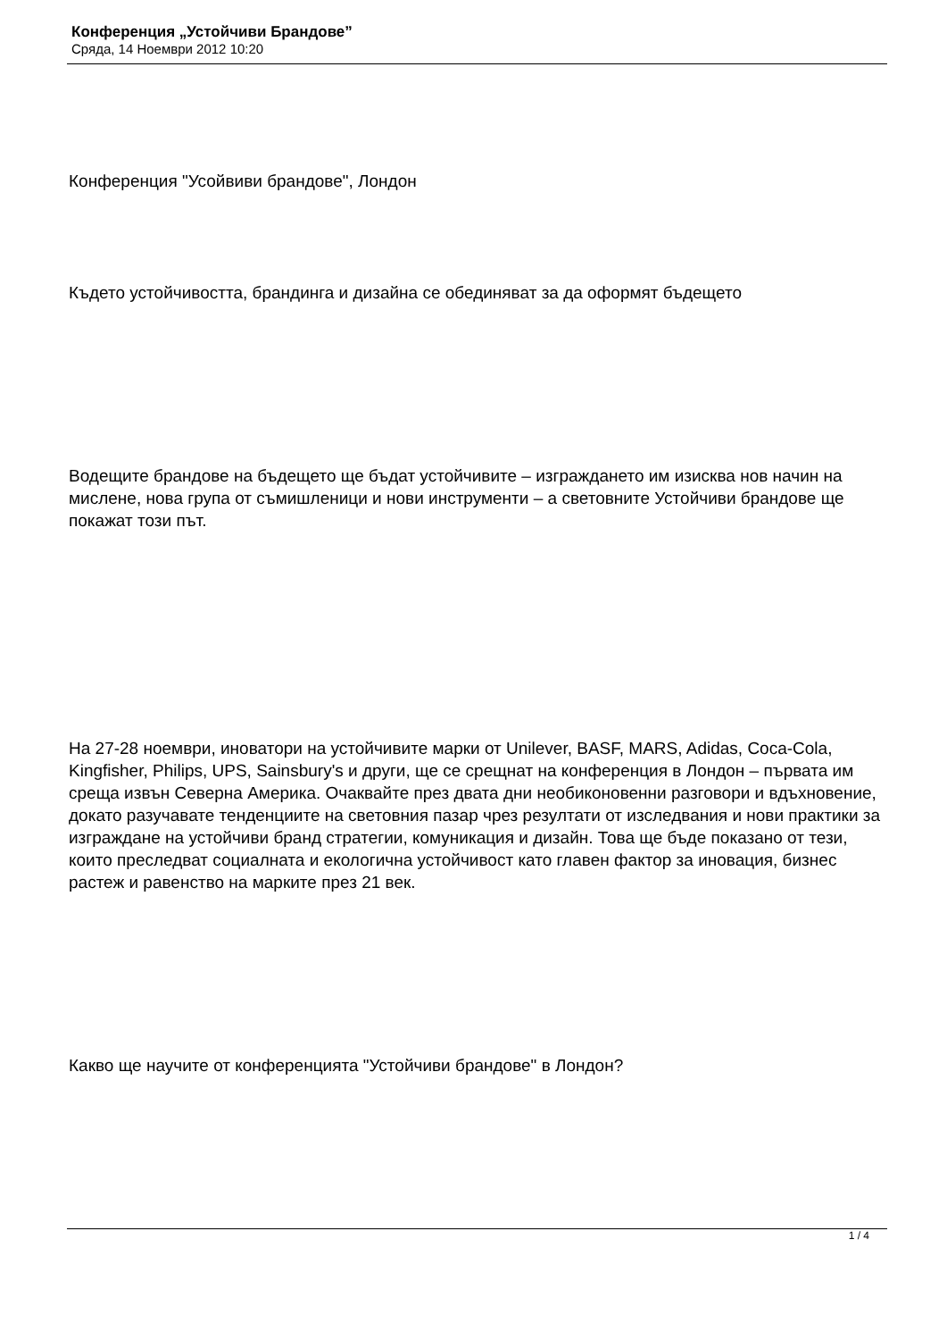Конференция „Устойчиви Брандове”
Сряда, 14 Ноември 2012 10:20
Конференция "Усойвиви брандове", Лондон
Където устойчивостта, брандинга и дизайна се обединяват за да оформят бъдещето
Водещите брандове на бъдещето ще бъдат устойчивите – изграждането им изисква нов начин на мислене, нова група от съмишленици и нови инструменти – а световните Устойчиви брандове ще покажат този път.
На 27-28 ноември, иноватори на устойчивите марки от Unilever, BASF, MARS, Adidas, Coca-Cola, Kingfisher, Philips, UPS, Sainsbury's и други, ще се срещнат на конференция в Лондон – първата им среща извън Северна Америка. Очаквайте през двата дни необиконовенни разговори и вдъхновение, докато разучавате тенденциите на световния пазар чрез резултати от изследвания и нови практики за изграждане на устойчиви бранд стратегии, комуникация и дизайн. Това ще бъде показано от тези, които преследват социалната и екологична устойчивост като главен фактор за иновация, бизнес растеж и равенство на марките през 21 век.
Какво ще научите от конференцията "Устойчиви брандове" в Лондон?
1 / 4